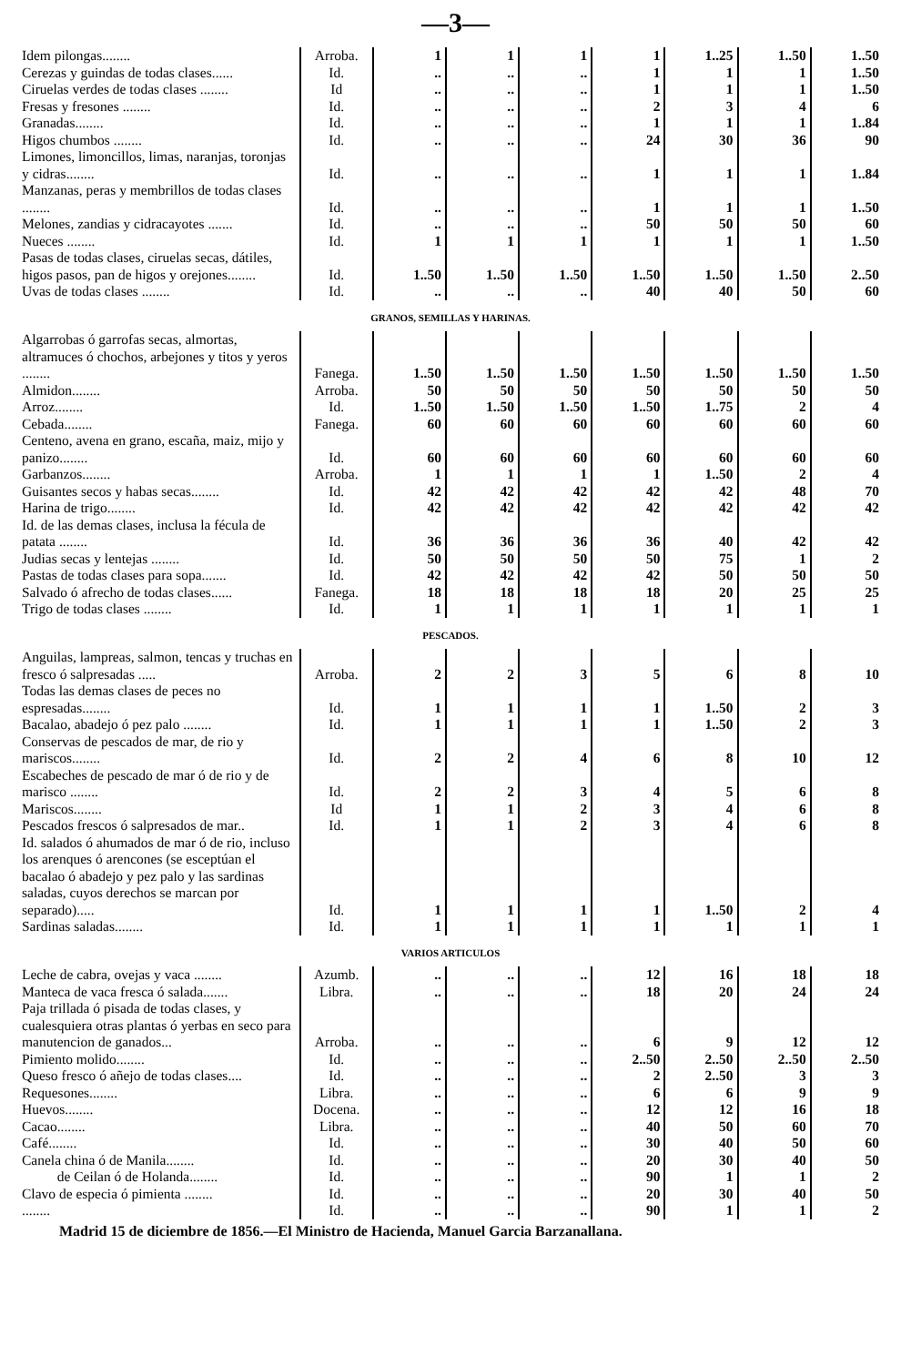—3—
| Idem pilongas........ | Arroba. | 1 | 1 | 1 | 1 | 1..25 | 1..50 | 1..50 |
| Cerezas y guindas de todas clases...... | Id. | .. | .. | .. | 1 | 1 | 1 | 1..50 |
| Ciruelas verdes de todas clases ........ | Id | .. | .. | .. | 1 | 1 | 1 | 1..50 |
| Fresas y fresones ........ | Id. | .. | .. | .. | 2 | 3 | 4 | 6 |
| Granadas........ | Id. | .. | .. | .. | 1 | 1 | 1 | 1..84 |
| Higos chumbos ........ | Id. | .. | .. | .. | 24 | 30 | 36 | 90 |
| Limones, limoncillos, limas, naranjas, toronjas y cidras........ | Id. | .. | .. | .. | 1 | 1 | 1 | 1..84 |
| Manzanas, peras y membrillos de todas clases ........ | Id. | .. | .. | .. | 1 | 1 | 1 | 1..50 |
| Melones, zandias y cidracayotes ....... | Id. | .. | .. | .. | 50 | 50 | 50 | 60 |
| Nueces ........ | Id. | 1 | 1 | 1 | 1 | 1 | 1 | 1..50 |
| Pasas de todas clases, ciruelas secas, dátiles, higos pasos, pan de higos y orejones........ | Id. | 1..50 | 1..50 | 1..50 | 1..50 | 1..50 | 1..50 | 2..50 |
| Uvas de todas clases ........ | Id. | .. | .. | .. | 40 | 40 | 50 | 60 |
| GRANOS, SEMILLAS Y HARINAS. | | | | | | | | |
| Algarrobas ó garrofas secas, almortas, altramuces ó chochos, arbejones y titos y yeros ........ | Fanega. | 1..50 | 1..50 | 1..50 | 1..50 | 1..50 | 1..50 | 1..50 |
| Almidon........ | Arroba. | 50 | 50 | 50 | 50 | 50 | 50 | 50 |
| Arroz........ | Id. | 1..50 | 1..50 | 1..50 | 1..50 | 1..75 | 2 | 4 |
| Cebada........ | Fanega. | 60 | 60 | 60 | 60 | 60 | 60 | 60 |
| Centeno, avena en grano, escaña, maiz, mijo y panizo........ | Id. | 60 | 60 | 60 | 60 | 60 | 60 | 60 |
| Garbanzos........ | Arroba. | 1 | 1 | 1 | 1 | 1..50 | 2 | 4 |
| Guisantes secos y habas secas........ | Id. | 42 | 42 | 42 | 42 | 42 | 48 | 70 |
| Harina de trigo........ | Id. | 42 | 42 | 42 | 42 | 42 | 42 | 42 |
| Id. de las demas clases, inclusa la fécula de patata ........ | Id. | 36 | 36 | 36 | 36 | 40 | 42 | 42 |
| Judias secas y lentejas ........ | Id. | 50 | 50 | 50 | 50 | 75 | 1 | 2 |
| Pastas de todas clases para sopa....... | Id. | 42 | 42 | 42 | 42 | 50 | 50 | 50 |
| Salvado ó afrecho de todas clases...... | Fanega. | 18 | 18 | 18 | 18 | 20 | 25 | 25 |
| Trigo de todas clases ........ | Id. | 1 | 1 | 1 | 1 | 1 | 1 | 1 |
| PESCADOS. | | | | | | | | |
| Anguilas, lampreas, salmon, tencas y truchas en fresco ó salpresadas ..... | Arroba. | 2 | 2 | 3 | 5 | 6 | 8 | 10 |
| Todas las demas clases de peces no espresadas........ | Id. | 1 | 1 | 1 | 1 | 1..50 | 2 | 3 |
| Bacalao, abadejo ó pez palo ........ | Id. | 1 | 1 | 1 | 1 | 1..50 | 2 | 3 |
| Conservas de pescados de mar, de rio y mariscos........ | Id. | 2 | 2 | 4 | 6 | 8 | 10 | 12 |
| Escabeches de pescado de mar ó de rio y de marisco ........ | Id. | 2 | 2 | 3 | 4 | 5 | 6 | 8 |
| Mariscos........ | Id | 1 | 1 | 2 | 3 | 4 | 6 | 8 |
| Pescados frescos ó salpresados de mar.. | Id. | 1 | 1 | 2 | 3 | 4 | 6 | 8 |
| Id. salados ó ahumados de mar ó de rio, incluso los arenques ó arencones (se esceptúan el bacalao ó abadejo y pez palo y las sardinas saladas, cuyos derechos se marcan por separado)..... | Id. | 1 | 1 | 1 | 1 | 1..50 | 2 | 4 |
| Sardinas saladas........ | Id. | 1 | 1 | 1 | 1 | 1 | 1 | 1 |
| VARIOS ARTICULOS | | | | | | | | |
| Leche de cabra, ovejas y vaca ........ | Azumb. | .. | .. | .. | 12 | 16 | 18 | 18 |
| Manteca de vaca fresca ó salada....... | Libra. | .. | .. | .. | 18 | 20 | 24 | 24 |
| Paja trillada ó pisada de todas clases, y cualesquiera otras plantas ó yerbas en seco para manutencion de ganados... | Arroba. | .. | .. | .. | 6 | 9 | 12 | 12 |
| Pimiento molido........ | Id. | .. | .. | .. | 2..50 | 2..50 | 2..50 | 2..50 |
| Queso fresco ó añejo de todas clases.... | Id. | .. | .. | .. | 2 | 2..50 | 3 | 3 |
| Requesones........ | Libra. | .. | .. | .. | 6 | 6 | 9 | 9 |
| Huevos........ | Docena. | .. | .. | .. | 12 | 12 | 16 | 18 |
| Cacao........ | Libra. | .. | .. | .. | 40 | 50 | 60 | 70 |
| Café........ | Id. | .. | .. | .. | 30 | 40 | 50 | 60 |
| Canela china ó de Manila........ | Id. | .. | .. | .. | 20 | 30 | 40 | 50 |
| de Ceilan ó de Holanda........ | Id. | .. | .. | .. | 90 | 1 | 1 | 2 |
| Clavo de especia ó pimienta ........ | Id. | .. | .. | .. | 20 | 30 | 40 | 50 |
| ........ | Id. | .. | .. | .. | 90 | 1 | 1 | 2 |
Madrid 15 de diciembre de 1856.—El Ministro de Hacienda, Manuel Garcia Barzanallana.